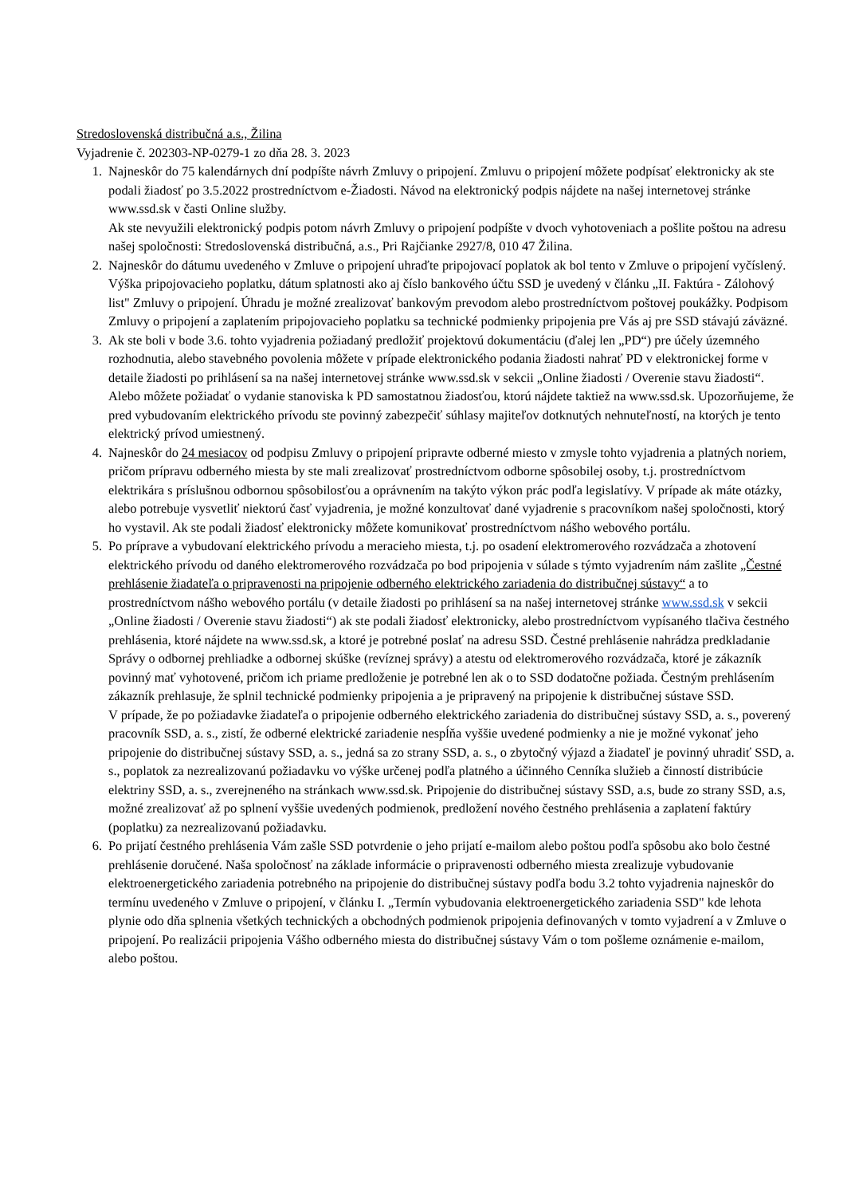Stredoslovenská distribučná a.s., Žilina
Vyjadrenie č. 202303-NP-0279-1 zo dňa 28. 3. 2023
1. Najneskôr do 75 kalendárnych dní podpíšte návrh Zmluvy o pripojení. Zmluvu o pripojení môžete podpísať elektronicky ak ste podali žiadosť po 3.5.2022 prostredníctvom e-Žiadosti. Návod na elektronický podpis nájdete na našej internetovej stránke www.ssd.sk v časti Online služby.
Ak ste nevyužili elektronický podpis potom návrh Zmluvy o pripojení podpíšte v dvoch vyhotoveniach a pošlite poštou na adresu našej spoločnosti: Stredoslovenská distribučná, a.s., Pri Rajčianke 2927/8, 010 47 Žilina.
2. Najneskôr do dátumu uvedeného v Zmluve o pripojení uhraďte pripojovací poplatok ak bol tento v Zmluve o pripojení vyčíslený. Výška pripojovacieho poplatku, dátum splatnosti ako aj číslo bankového účtu SSD je uvedený v článku „II. Faktúra - Zálohový list" Zmluvy o pripojení. Úhradu je možné zrealizovať bankovým prevodom alebo prostredníctvom poštovej poukážky. Podpisom Zmluvy o pripojení a zaplatením pripojovacieho poplatku sa technické podmienky pripojenia pre Vás aj pre SSD stávajú záväzné.
3. Ak ste boli v bode 3.6. tohto vyjadrenia požiadaný predložiť projektovú dokumentáciu (ďalej len „PD“) pre účely územného rozhodnutia, alebo stavebného povolenia môžete v prípade elektronického podania žiadosti nahrať PD v elektronickej forme v detaile žiadosti po prihlásení sa na našej internetovej stránke www.ssd.sk v sekcii „Online žiadosti / Overenie stavu žiadosti“. Alebo môžete požiadať o vydanie stanoviska k PD samostatnou žiadosťou, ktorú nájdete taktiež na www.ssd.sk. Upozorňujeme, že pred vybudovaním elektrického prívodu ste povinný zabezpečiť súhlasy majiteľov dotknutých nehnuteľností, na ktorých je tento elektrický prívod umiestnený.
4. Najneskôr do 24 mesiacov od podpisu Zmluvy o pripojení pripravte odberné miesto v zmysle tohto vyjadrenia a platných noriem, pričom prípravu odberného miesta by ste mali zrealizovať prostredníctvom odborne spôsobilej osoby, t.j. prostredníctvom elektrikára s príslušnou odbornou spôsobilosťou a oprávnením na takýto výkon prác podľa legislatívy. V prípade ak máte otázky, alebo potrebuje vysvetliť niektorú časť vyjadrenia, je možné konzultovať dané vyjadrenie s pracovníkom našej spoločnosti, ktorý ho vystavil. Ak ste podali žiadosť elektronicky môžete komunikovať prostredníctvom nášho webového portálu.
5. Po príprave a vybudovaní elektrického prívodu a meracieho miesta, t.j. po osadení elektromerového rozvádzača a zhotovení elektrického prívodu od daného elektromerového rozvádzača po bod pripojenia v súlade s týmto vyjadrením nám zašlite „Čestné prehlásenie žiadateľa o pripravenosti na pripojenie odberného elektrického zariadenia do distribučnej sústavy“ a to prostredníctvom nášho webového portálu (v detaile žiadosti po prihlásení sa na našej internetovej stránke www.ssd.sk v sekcii „Online žiadosti / Overenie stavu žiadosti“) ak ste podali žiadosť elektronicky, alebo prostredníctvom vypísaného tlačiva čestného prehlásenia, ktoré nájdete na www.ssd.sk, a ktoré je potrebné poslať na adresu SSD. Čestné prehlásenie nahrádza predkladanie Správy o odbornej prehliadke a odbornej skúške (revíznej správy) a atestu od elektromerového rozvádzača, ktoré je zákazník povinný mať vyhotovené, pričom ich priame predloženie je potrebné len ak o to SSD dodatočne požiada. Čestným prehlásením zákazník prehlasuje, že splnil technické podmienky pripojenia a je pripravený na pripojenie k distribučnej sústave SSD.
V prípade, že po požiadavke žiadateľa o pripojenie odberného elektrického zariadenia do distribučnej sústavy SSD, a. s., poverený pracovník SSD, a. s., zistí, že odberné elektrické zariadenie nespĺňa vyššie uvedené podmienky a nie je možné vykonať jeho pripojenie do distribučnej sústavy SSD, a. s., jedná sa zo strany SSD, a. s., o zbytočný výjazd a žiadateľ je povinný uhradiť SSD, a. s., poplatok za nezrealizovanú požiadavku vo výške určenej podľa platného a účinného Cenníka služieb a činností distribúcie elektriny SSD, a. s., zverejneného na stránkach www.ssd.sk. Pripojenie do distribučnej sústavy SSD, a.s, bude zo strany SSD, a.s, možné zrealizovať až po splnení vyššie uvedených podmienok, predložení nového čestného prehlásenia a zaplatení faktúry (poplatku) za nezrealizovanú požiadavku.
6. Po prijatí čestného prehlásenia Vám zašle SSD potvrdenie o jeho prijatí e-mailom alebo poštou podľa spôsobu ako bolo čestné prehlásenie doručené. Naša spoločnosť na základe informácie o pripravenosti odberného miesta zrealizuje vybudovanie elektroenergetického zariadenia potrebného na pripojenie do distribučnej sústavy podľa bodu 3.2 tohto vyjadrenia najneskôr do termínu uvedeného v Zmluve o pripojení, v článku I. „Termín vybudovania elektroenergetického zariadenia SSD" kde lehota plynie odo dňa splnenia všetkých technických a obchodných podmienok pripojenia definovaných v tomto vyjadrení a v Zmluve o pripojení. Po realizácii pripojenia Vášho odberného miesta do distribučnej sústavy Vám o tom pošleme oznámenie e-mailom, alebo poštou.